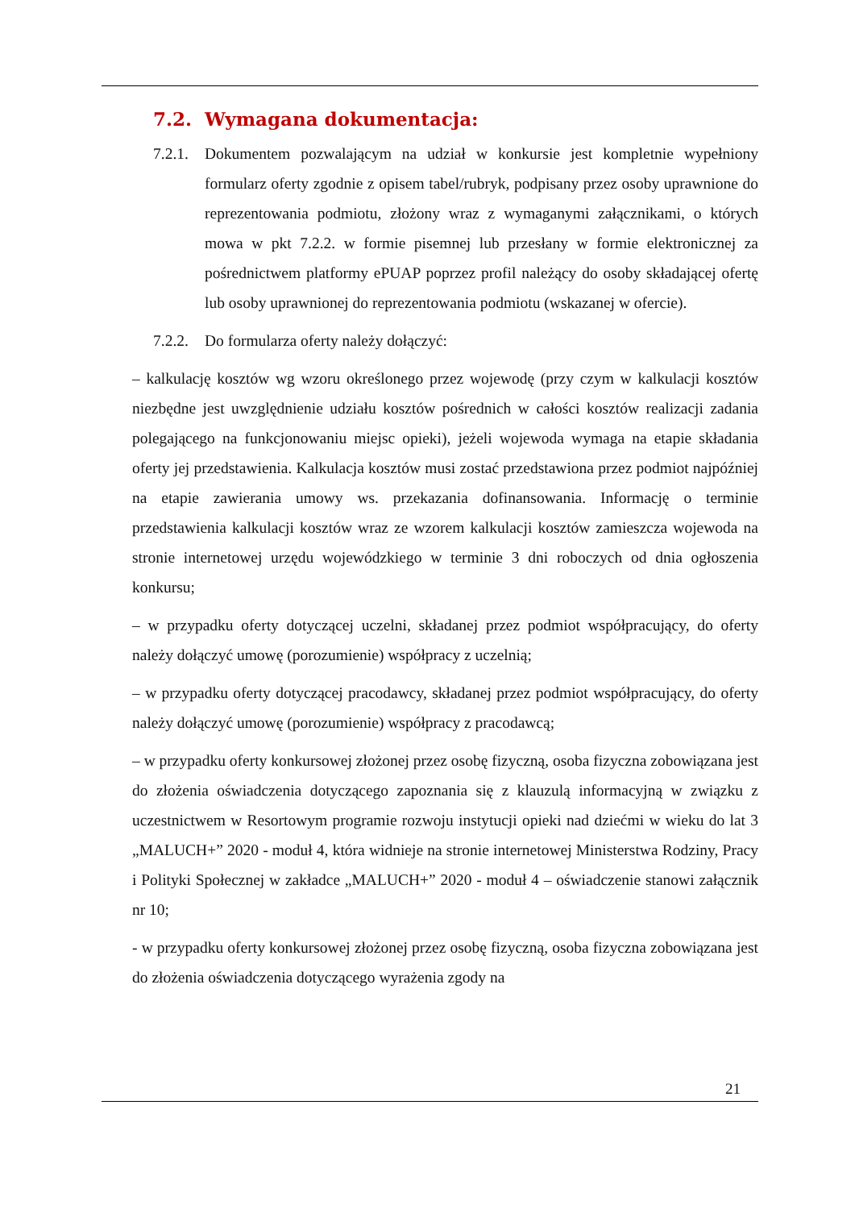7.2. Wymagana dokumentacja:
7.2.1.
Dokumentem pozwalającym na udział w konkursie jest kompletnie wypełniony formularz oferty zgodnie z opisem tabel/rubryk, podpisany przez osoby uprawnione do reprezentowania podmiotu, złożony wraz z wymaganymi załącznikami, o których mowa w pkt 7.2.2. w formie pisemnej lub przesłany w formie elektronicznej za pośrednictwem platformy ePUAP poprzez profil należący do osoby składającej ofertę lub osoby uprawnionej do reprezentowania podmiotu (wskazanej w ofercie).
7.2.2.
Do formularza oferty należy dołączyć:
– kalkulację kosztów wg wzoru określonego przez wojewodę (przy czym w kalkulacji kosztów niezbędne jest uwzględnienie udziału kosztów pośrednich w całości kosztów realizacji zadania polegającego na funkcjonowaniu miejsc opieki), jeżeli wojewoda wymaga na etapie składania oferty jej przedstawienia. Kalkulacja kosztów musi zostać przedstawiona przez podmiot najpóźniej na etapie zawierania umowy ws. przekazania dofinansowania. Informację o terminie przedstawienia kalkulacji kosztów wraz ze wzorem kalkulacji kosztów zamieszcza wojewoda na stronie internetowej urzędu wojewódzkiego w terminie 3 dni roboczych od dnia ogłoszenia konkursu;
– w przypadku oferty dotyczącej uczelni, składanej przez podmiot współpracujący, do oferty należy dołączyć umowę (porozumienie) współpracy z uczelnią;
– w przypadku oferty dotyczącej pracodawcy, składanej przez podmiot współpracujący, do oferty należy dołączyć umowę (porozumienie) współpracy z pracodawcą;
– w przypadku oferty konkursowej złożonej przez osobę fizyczną, osoba fizyczna zobowiązana jest do złożenia oświadczenia dotyczącego zapoznania się z klauzulą informacyjną w związku z uczestnictwem w Resortowym programie rozwoju instytucji opieki nad dziećmi w wieku do lat 3 „MALUCH+” 2020 - moduł 4, która widnieje na stronie internetowej Ministerstwa Rodziny, Pracy i Polityki Społecznej w zakładce „MALUCH+” 2020 - moduł 4 – oświadczenie stanowi załącznik nr 10;
- w przypadku oferty konkursowej złożonej przez osobę fizyczną, osoba fizyczna zobowiązana jest do złożenia oświadczenia dotyczącego wyrażenia zgody na
21